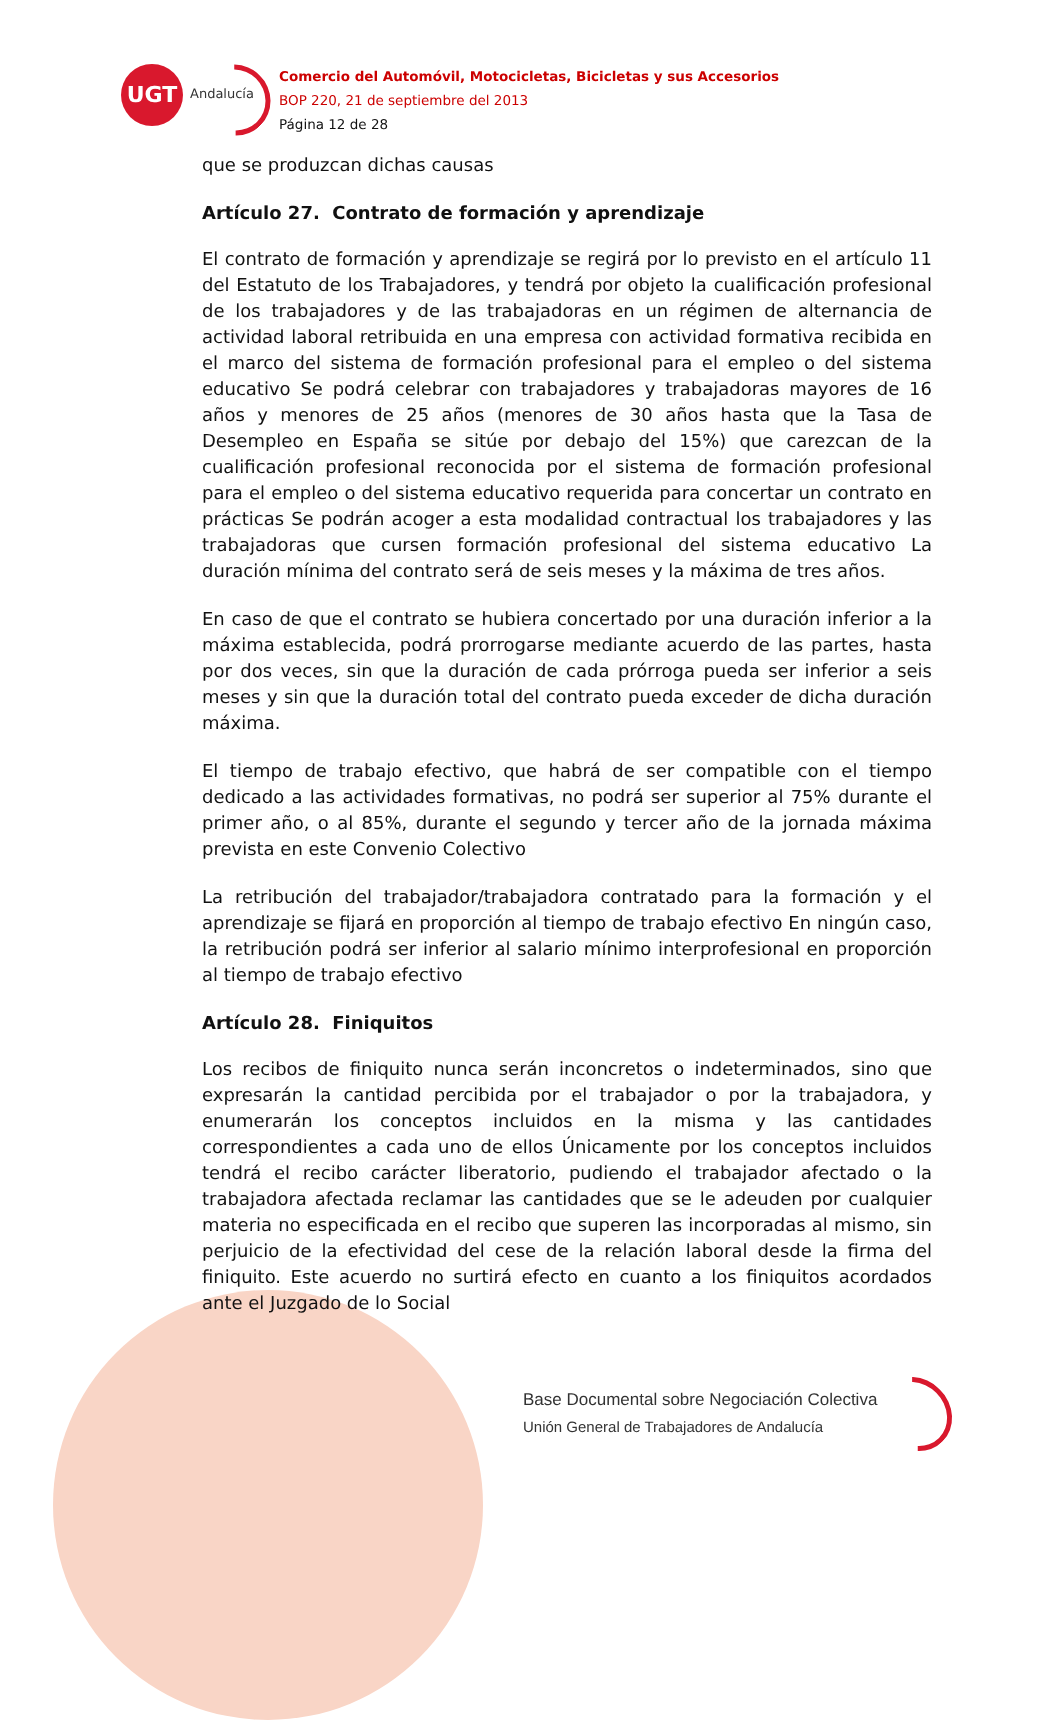UGT
Andalucía
Comercio del Automóvil, Motocicletas, Bicicletas y sus Accesorios
BOP 220, 21 de septiembre del 2013
Página 12 de 28
que se produzcan dichas causas
Artículo 27. Contrato de formación y aprendizaje
El contrato de formación y aprendizaje se regirá por lo previsto en el artículo 11 del Estatuto de los Trabajadores, y tendrá por objeto la cualificación profesional de los trabajadores y de las trabajadoras en un régimen de alternancia de actividad laboral retribuida en una empresa con actividad formativa recibida en el marco del sistema de formación profesional para el empleo o del sistema educativo Se podrá celebrar con trabajadores y trabajadoras mayores de 16 años y menores de 25 años (menores de 30 años hasta que la Tasa de Desempleo en España se sitúe por debajo del 15%) que carezcan de la cualificación profesional reconocida por el sistema de formación profesional para el empleo o del sistema educativo requerida para concertar un contrato en prácticas Se podrán acoger a esta modalidad contractual los trabajadores y las trabajadoras que cursen formación profesional del sistema educativo La duración mínima del contrato será de seis meses y la máxima de tres años.
En caso de que el contrato se hubiera concertado por una duración inferior a la máxima establecida, podrá prorrogarse mediante acuerdo de las partes, hasta por dos veces, sin que la duración de cada prórroga pueda ser inferior a seis meses y sin que la duración total del contrato pueda exceder de dicha duración máxima.
El tiempo de trabajo efectivo, que habrá de ser compatible con el tiempo dedicado a las actividades formativas, no podrá ser superior al 75% durante el primer año, o al 85%, durante el segundo y tercer año de la jornada máxima prevista en este Convenio Colectivo
La retribución del trabajador/trabajadora contratado para la formación y el aprendizaje se fijará en proporción al tiempo de trabajo efectivo En ningún caso, la retribución podrá ser inferior al salario mínimo interprofesional en proporción al tiempo de trabajo efectivo
Artículo 28. Finiquitos
Los recibos de finiquito nunca serán inconcretos o indeterminados, sino que expresarán la cantidad percibida por el trabajador o por la trabajadora, y enumerarán los conceptos incluidos en la misma y las cantidades correspondientes a cada uno de ellos Únicamente por los conceptos incluidos tendrá el recibo carácter liberatorio, pudiendo el trabajador afectado o la trabajadora afectada reclamar las cantidades que se le adeuden por cualquier materia no especificada en el recibo que superen las incorporadas al mismo, sin perjuicio de la efectividad del cese de la relación laboral desde la firma del finiquito. Este acuerdo no surtirá efecto en cuanto a los finiquitos acordados ante el Juzgado de lo Social
Base Documental sobre Negociación Colectiva
Unión General de Trabajadores de Andalucía